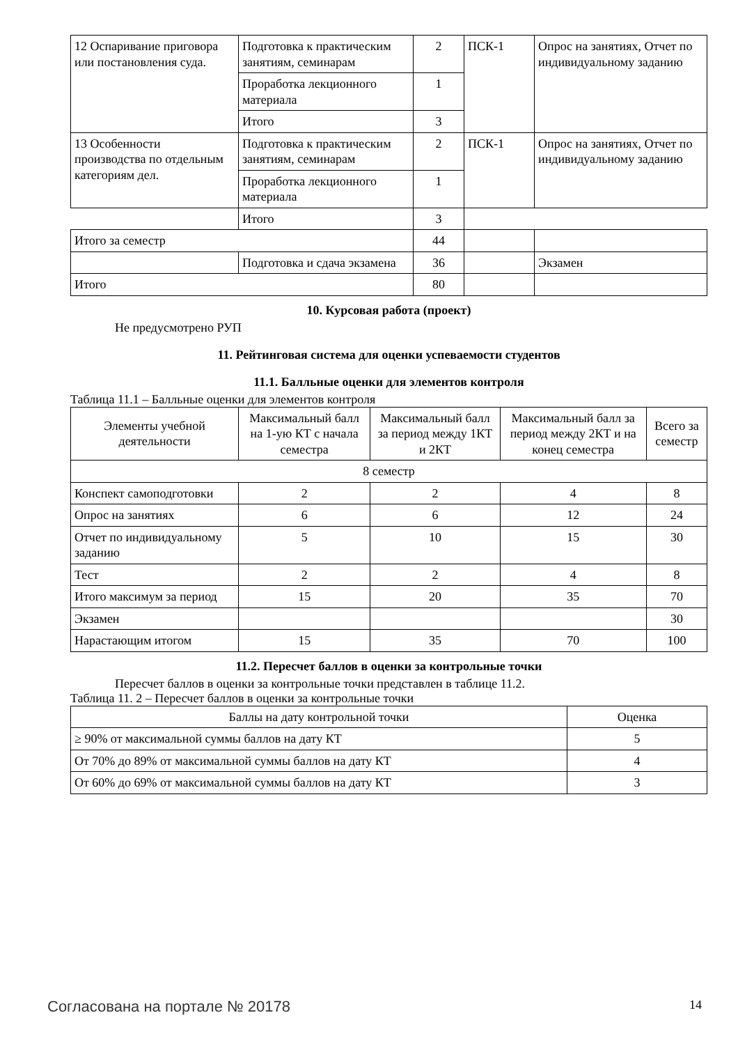| 12 Оспаривание приговора или постановления суда. | Подготовка к практическим занятиям, семинарам | 2 | ПСК-1 | Опрос на занятиях, Отчет по индивидуальному заданию |
| | Проработка лекционного материала | 1 | | |
| | Итого | 3 | | |
| 13 Особенности производства по отдельным категориям дел. | Подготовка к практическим занятиям, семинарам | 2 | ПСК-1 | Опрос на занятиях, Отчет по индивидуальному заданию |
| | Проработка лекционного материала | 1 | | |
| | Итого | 3 | | |
| Итого за семестр | | 44 | | |
| | Подготовка и сдача экзамена | 36 | | Экзамен |
| Итого | | 80 | | |
10. Курсовая работа (проект)
Не предусмотрено РУП
11. Рейтинговая система для оценки успеваемости студентов
11.1. Балльные оценки для элементов контроля
Таблица 11.1 – Балльные оценки для элементов контроля
| Элементы учебной деятельности | Максимальный балл на 1-ую КТ с начала семестра | Максимальный балл за период между 1КТ и 2КТ | Максимальный балл за период между 2КТ и на конец семестра | Всего за семестр |
| --- | --- | --- | --- | --- |
| 8 семестр | | | | |
| Конспект самоподготовки | 2 | 2 | 4 | 8 |
| Опрос на занятиях | 6 | 6 | 12 | 24 |
| Отчет по индивидуальному заданию | 5 | 10 | 15 | 30 |
| Тест | 2 | 2 | 4 | 8 |
| Итого максимум за период | 15 | 20 | 35 | 70 |
| Экзамен | | | | 30 |
| Нарастающим итогом | 15 | 35 | 70 | 100 |
11.2. Пересчет баллов в оценки за контрольные точки
Пересчет баллов в оценки за контрольные точки представлен в таблице 11.2.
Таблица 11. 2 – Пересчет баллов в оценки за контрольные точки
| Баллы на дату контрольной точки | Оценка |
| --- | --- |
| ≥ 90% от максимальной суммы баллов на дату КТ | 5 |
| От 70% до 89% от максимальной суммы баллов на дату КТ | 4 |
| От 60% до 69% от максимальной суммы баллов на дату КТ | 3 |
Согласована на портале № 20178 14